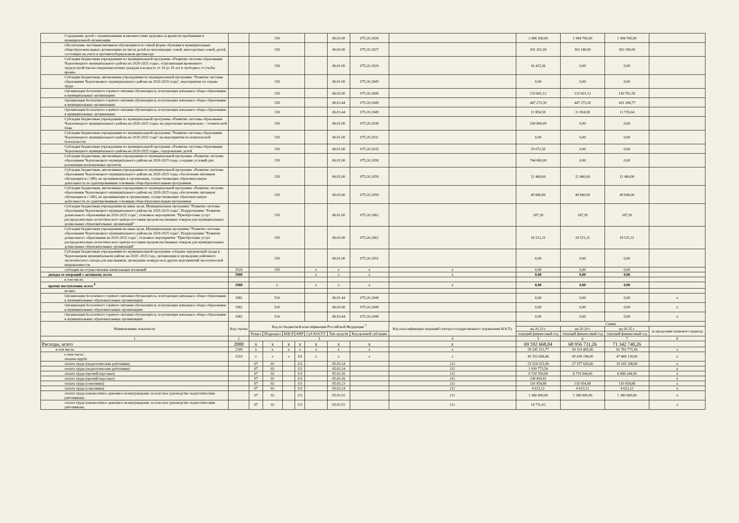| Содержание детей с ограниченными возможностями здоровья за время их пребывания в муниципальной организации | | 150 | | | | | 06.03.00 | 075.20.2026 | | 2 086 500,00 | 1 984 700,00 | 1 984 700,00 | |
| Обеспечение льготным питанием обучающихся по очной форме обучения в муниципальных общеобразовательных организациях из числа детей из малоимущих семей, многодетных семей, детей, состоящих на учете в противотуберкулезном диспансере | | 150 | | | | | 06.03.00 | 075.20.2027 | | 201 201,00 | 363 180,00 | 363 180,00 | |
| Субсидии бюджетным учреждениям по муниципальной программе «Развитие системы образования Череповецкого муниципального района на 2020-2025 годы», «Организация временного трудоустройства несовершеннолетних граждан в возрасте от 14 до 18 лет в свободное от учебы время» | | 150 | | | | | 06.01.00 | 075.20.2029 | | 16 415,36 | 0,00 | 0,00 | |
| Субсидии бюджетным, автономным учреждениям по муниципальной программе "Развитие системы образования Череповецкого муниципального района на 2020-2025 годы", мероприятия по охране труда | | 150 | | | | | 06.01.00 | 075.20.2045 | | 0,00 | 0,00 | 0,00 | |
| Организация бесплатного горячего питания обучающихся, получающих начальное общее образование в муниципальных организациях | | 150 | | | | | 06.03.00 | 075.20.2049 | | 133 601,12 | 133 601,12 | 143 761,59 | |
| Организация бесплатного горячего питания обучающихся, получающих начальное общее образование в муниципальных организациях | | 150 | | | | | 06.03.44 | 075.20.2049 | | 447 273,30 | 447 273,30 | 431 284,77 | |
| Организация бесплатного горячего питания обучающихся, получающих начальное общее образование в муниципальных организациях | | 150 | | | | | 06.01.44 | 075.20.2049 | | 11 854,58 | 11 854,58 | 11 735,64 | |
| Субсидии бюджетным учреждениям по муниципальной программе «Развитие системы образования Череповецкого муниципального района на 2020-2025 годы» на укрепление материально – технической базы | | 150 | | | | | 06.01.00 | 075.20.2030 | | 100 000,00 | 0,00 | 0,00 | |
| Субсидии бюджетным учреждениям по муниципальной программе "Развитие системы образования Череповецкого муниципального района на 2020-2025 годы" на мероприятия по комплексной безопасности | | 150 | | | | | 06.01.00 | 075.20.2031 | | 0,00 | 0,00 | 0,00 | |
| Субсидии бюджетным учреждениям по муниципальной программе «Развитие системы образования Череповецкого муниципального района на 2020-2025 годы», оздоровление детей | | 150 | | | | | 06.01.00 | 075.20.2035 | | 19 072,50 | 0,00 | 0,00 | |
| Субсидии бюджетным, автономным учреждениям по муниципальной программе «Развитие системы образования Череповецкого муниципального района на 2020-2025 годы, создание условий для реализации региональных проектов | | 150 | | | | | 06.01.00 | 075.20.2058 | | 744 000,00 | 0,00 | 0,00 | |
| Субсидии бюджетным, автономным учреждениям по муниципальной программе «Развитие системы образования Череповецкого муниципального района на 2020-2025 годы, обеспечение питанием обучающихся с ОВЗ, не проживающих в организация, осуществляющих образовательную деятельность по адаптированным основным общеобразовательным программам | | 150 | | | | | 06.01.00 | 075.20.2059 | | 12 460,00 | 12 460,00 | 12 460,00 | |
| Субсидии бюджетным, автономным учреждениям по муниципальной программе «Развитие системы образования Череповецкого муниципального района на 2020-2025 годы, обеспечение питанием обучающихся с ОВЗ, не проживающих в организация, осуществляющих образовательную деятельность по адаптированным основным общеобразовательным программам | | 150 | | | | | 06.03.00 | 075.20.2059 | | 49 840,00 | 49 840,00 | 49 840,00 | |
| Субсидии бюджетным учреждениям на иные цели, Муниципальная программа "Развитие системы образования Череповецкого муниципального района на 2020-2025 годы", Подпрограмма "Развитие дошкольного образования на 2020-2025 годы", Основное мероприятие "Приобретение услуг распределительно-логистического центра поставки продовольственных товаров для муниципальных дошкольных образовательных организаций" | | 150 | | | | | 06.01.00 | 075.20.2062 | | 187,39 | 187,39 | 187,39 | |
| Субсидии бюджетным учреждениям на иные цели, Муниципальная программа "Развитие системы образования Череповецкого муниципального района на 2020-2025 годы", Подпрограмма "Развитие дошкольного образования на 2020-2025 годы", Основное мероприятие "Приобретение услуг распределительно-логистического центра поставки продовольственных товаров для муниципальных дошкольных образовательных организаций" | | 150 | | | | | 06.03.00 | 075.20.2062 | | 18 531,31 | 18 531,31 | 18 531,31 | |
| Субсидии бюджетным учреждениям по муниципальной программе «Охрана окружающей среды в Череповецком муниципальном районе на 2020 -2025 год», организация и проведение районного экологического лагеря для школьников, проведение конкурсов и других мероприятий экологической направленности | | 150 | | | | | 06.01.00 | 075.20.2051 | | 0,00 | 0,00 | 0,00 | |
| субсидии на осуществление капитальных вложений | 1520 | 150 | | | | x | x | x | x | 0,00 | 0,00 | 0,00 | |
| доходы от операций с активами, всего | 1900 | | | | | x | x | x | x | 0,00 | 0,00 | 0,00 | |
| в том числе: | | | | | | | | | | | | | |
| прочие поступления, всего <sup>6</sup> | 1980 | x | | | | x | x | x | x | 0,00 | 0,00 | 0,00 | |
| из них: | | | | | | | | | | | | | |
| Организация бесплатного горячего питания обучающихся, получающих начальное общее образование в муниципальных образовательных организациях | 1981 | 510 | | | | | 06.01.44 | 075.20.2049 | | 0,00 | 0,00 | 0,00 | x |
| Организация бесплатного горячего питания обучающихся, получающих начальное общее образование в муниципальных образовательных организациях | 1981 | 510 | | | | | 06.03.00 | 075.20.2049 | | 0,00 | 0,00 | 0,00 | x |
| Организация бесплатного горячего питания обучающихся, получающих начальное общее образование в муниципальных образовательных организациях | 1981 | 510 | | | | | 06.03.44 | 075.20.2049 | | 0,00 | 0,00 | 0,00 | x |
| Наименование показателя | Код строки | Код по бюджетной классификации Российской Федерации <sup>3</sup> | | | | | | | Код классификации операций сектора государственного управления КОСГу | Сумма | | | |
| | | | | | | | | | | на 20 23 г. | на 20 24 г | на 20 25 г. | за пределами планового периода |
| | | Раздел | Подраздел | КЦСР | КВР | Суб КОСГУ | Тип средств | Код целевой субсидии | | текущий финансовый год | текущий финансовый год | текущий финансовый год | |
| 1 | 2 | 3 | | | | | | | 4 | 5 | 6 | 7 | 8 |
| Расходы, всего | 2000 | x | x | x | x | x | x | x | x | 69 592 668,04 | 68 956 731,26 | 71 342 740,26 | |
| в том числе: | 2100 | x | x | x | x | x | x | x | x | 59 245 511,77 | 59 119 495,56 | 61 763 771,56 | x |
| в том числе: оплата труда | 2110 | x | x | x | 111 | x | x | x | x | 45 552 656,66 | 45 438 196,00 | 47 469 130,00 | x |
| оплата труда (педагогические работники) | | 07 | 02 | | 111 | | 05.03.14 | | 211 | 25 524 515,00 | 27 377 626,00 | 29 165 188,00 | x |
| оплата труда (педагогические работники) | | 07 | 02 | | 111 | | 05.03.14 | | 211 | 1 939 773,54 | | | x |
| оплата труда (прочий персонал) | | 07 | 02 | | 111 | | 05.03.16 | | 211 | 6 720 550,00 | 6 719 944,00 | 6 688 244,00 | x |
| оплата труда (прочий персонал) | | 07 | 02 | | 111 | | 05.03.16 | | 211 | 230 439,81 | | | x |
| оплата труда (советники) | | 07 | 02 | | 111 | | 05.03.23 | | 211 | 110 954,88 | 110 954,88 | 110 954,88 | x |
| оплата труда (советники) | | 07 | 02 | | 111 | | 05.03.24 | | 211 | 4 623,12 | 4 623,12 | 4 623,12 | x |
| оплата труда (ежемесячное денежное вознаграждение за классное руководство педагогическим работникам) | | 07 | 02 | | 111 | | 05.03.51 | | 211 | 1 380 000,00 | 1 380 000,00 | 1 380 000,00 | x |
| оплата труда (ежемесячное денежное вознаграждение за классное руководство педагогическим работникам) | | 07 | 02 | | 111 | | 05.03.51 | | 211 | 14 711,02 | | | x |